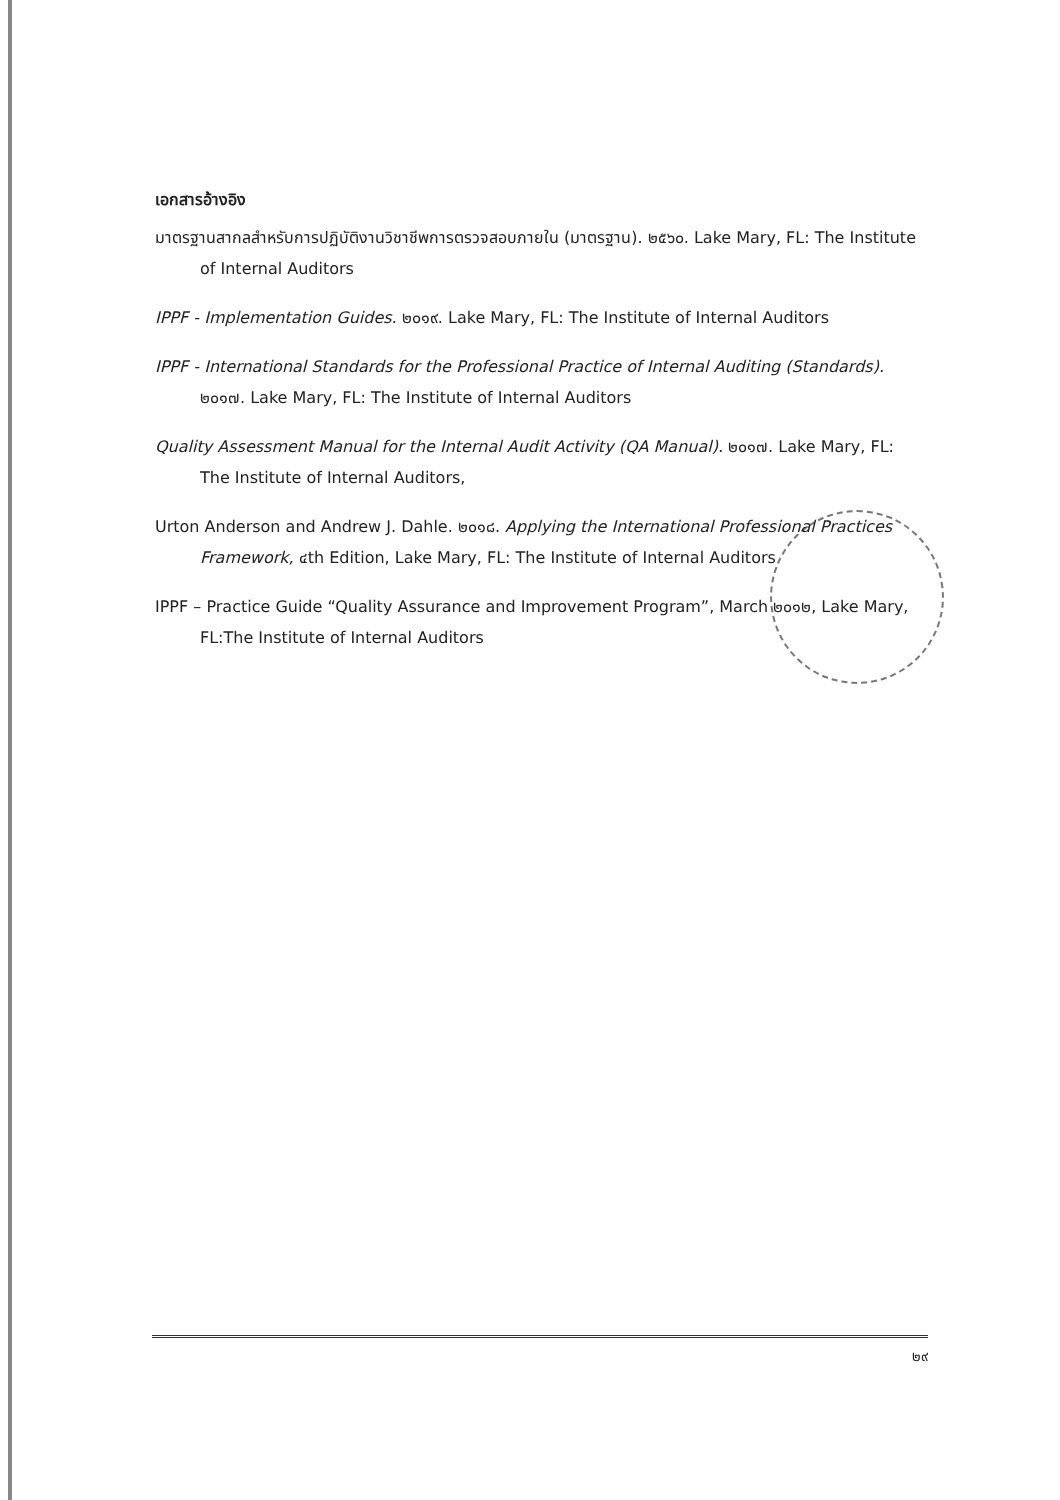เอกสารอ้างอิง
มาตรฐานสากลสำหรับการปฏิบัติงานวิชาชีพการตรวจสอบภายใน (มาตรฐาน). ๒๕๖๐. Lake Mary, FL: The Institute of Internal Auditors
IPPF - Implementation Guides. ๒๐๑๙. Lake Mary, FL: The Institute of Internal Auditors
IPPF - International Standards for the Professional Practice of Internal Auditing (Standards). ๒๐๑๗. Lake Mary, FL: The Institute of Internal Auditors
Quality Assessment Manual for the Internal Audit Activity (QA Manual). ๒๐๑๗. Lake Mary, FL: The Institute of Internal Auditors,
Urton Anderson and Andrew J. Dahle. ๒๐๑๘. Applying the International Professional Practices Framework, ๔th Edition, Lake Mary, FL: The Institute of Internal Auditors
IPPF – Practice Guide “Quality Assurance and Improvement Program”, March ๒๐๑๒, Lake Mary, FL:The Institute of Internal Auditors
๒๙